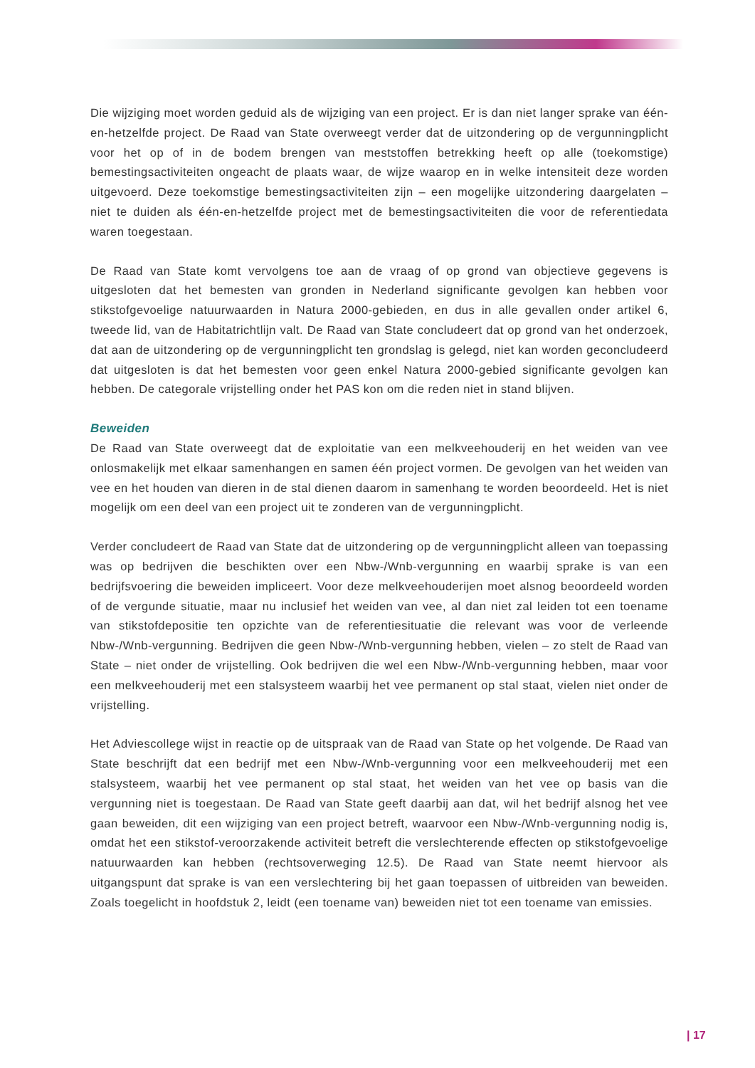Die wijziging moet worden geduid als de wijziging van een project. Er is dan niet langer sprake van één-en-hetzelfde project. De Raad van State overweegt verder dat de uitzondering op de vergunningplicht voor het op of in de bodem brengen van meststoffen betrekking heeft op alle (toekomstige) bemestingsactiviteiten ongeacht de plaats waar, de wijze waarop en in welke intensiteit deze worden uitgevoerd. Deze toekomstige bemestingsactiviteiten zijn – een mogelijke uitzondering daargelaten – niet te duiden als één-en-hetzelfde project met de bemestingsactiviteiten die voor de referentiedata waren toegestaan.
De Raad van State komt vervolgens toe aan de vraag of op grond van objectieve gegevens is uitgesloten dat het bemesten van gronden in Nederland significante gevolgen kan hebben voor stikstofgevoelige natuurwaarden in Natura 2000-gebieden, en dus in alle gevallen onder artikel 6, tweede lid, van de Habitatrichtlijn valt. De Raad van State concludeert dat op grond van het onderzoek, dat aan de uitzondering op de vergunningplicht ten grondslag is gelegd, niet kan worden geconcludeerd dat uitgesloten is dat het bemesten voor geen enkel Natura 2000-gebied significante gevolgen kan hebben. De categorale vrijstelling onder het PAS kon om die reden niet in stand blijven.
Beweiden
De Raad van State overweegt dat de exploitatie van een melkveehouderij en het weiden van vee onlosmakelijk met elkaar samenhangen en samen één project vormen. De gevolgen van het weiden van vee en het houden van dieren in de stal dienen daarom in samenhang te worden beoordeeld. Het is niet mogelijk om een deel van een project uit te zonderen van de vergunningplicht.
Verder concludeert de Raad van State dat de uitzondering op de vergunningplicht alleen van toepassing was op bedrijven die beschikten over een Nbw-/Wnb-vergunning en waarbij sprake is van een bedrijfsvoering die beweiden impliceert. Voor deze melkveehouderijen moet alsnog beoordeeld worden of de vergunde situatie, maar nu inclusief het weiden van vee, al dan niet zal leiden tot een toename van stikstofdepositie ten opzichte van de referentiesituatie die relevant was voor de verleende Nbw-/Wnb-vergunning. Bedrijven die geen Nbw-/Wnb-vergunning hebben, vielen – zo stelt de Raad van State – niet onder de vrijstelling. Ook bedrijven die wel een Nbw-/Wnb-vergunning hebben, maar voor een melkveehouderij met een stalsysteem waarbij het vee permanent op stal staat, vielen niet onder de vrijstelling.
Het Adviescollege wijst in reactie op de uitspraak van de Raad van State op het volgende. De Raad van State beschrijft dat een bedrijf met een Nbw-/Wnb-vergunning voor een melkveehouderij met een stalsysteem, waarbij het vee permanent op stal staat, het weiden van het vee op basis van die vergunning niet is toegestaan. De Raad van State geeft daarbij aan dat, wil het bedrijf alsnog het vee gaan beweiden, dit een wijziging van een project betreft, waarvoor een Nbw-/Wnb-vergunning nodig is, omdat het een stikstof-veroorzakende activiteit betreft die verslechterende effecten op stikstofgevoelige natuurwaarden kan hebben (rechtsoverweging 12.5). De Raad van State neemt hiervoor als uitgangspunt dat sprake is van een verslechtering bij het gaan toepassen of uitbreiden van beweiden. Zoals toegelicht in hoofdstuk 2, leidt (een toename van) beweiden niet tot een toename van emissies.
| 17